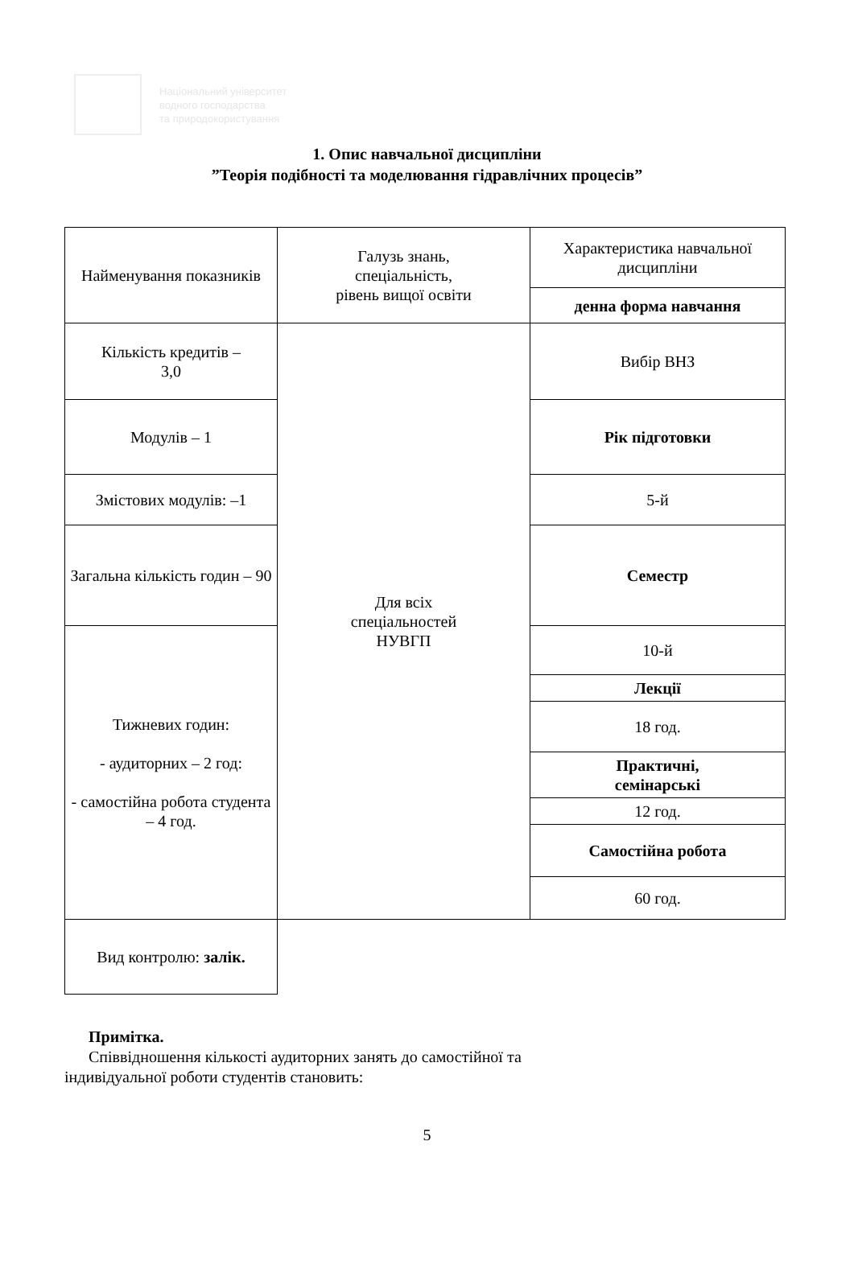Національний університет
водного господарства
та природокористування
1. Опис навчальної дисципліни
”Теорія подібності та моделювання гідравлічних процесів”
| Найменування показників | Галузь знань, спеціальність, рівень вищої освіти | Характеристика навчальної дисципліни |
| | | денна форма навчання |
| Кількість кредитів – 3,0 | Для всіх спеціальностей НУВГП | Вибір ВНЗ |
| Модулів – 1 | | Рік підготовки |
| Змістових модулів: –1 | | 5-й |
| Загальна кількість годин – 90 | | Семестр |
| Тижневих годин: - аудиторних – 2 год: - самостійна робота студента – 4 год. | | 10-й |
| | | Лекції |
| | | 18 год. |
| | | Практичні, семінарські |
| | | 12 год. |
| | | Самостійна робота |
| | | 60 год. |
| | Вид контролю: залік. | |
Примітка.
Співвідношення кількості аудиторних занять до самостійної та
індивідуальної роботи студентів становить:
5